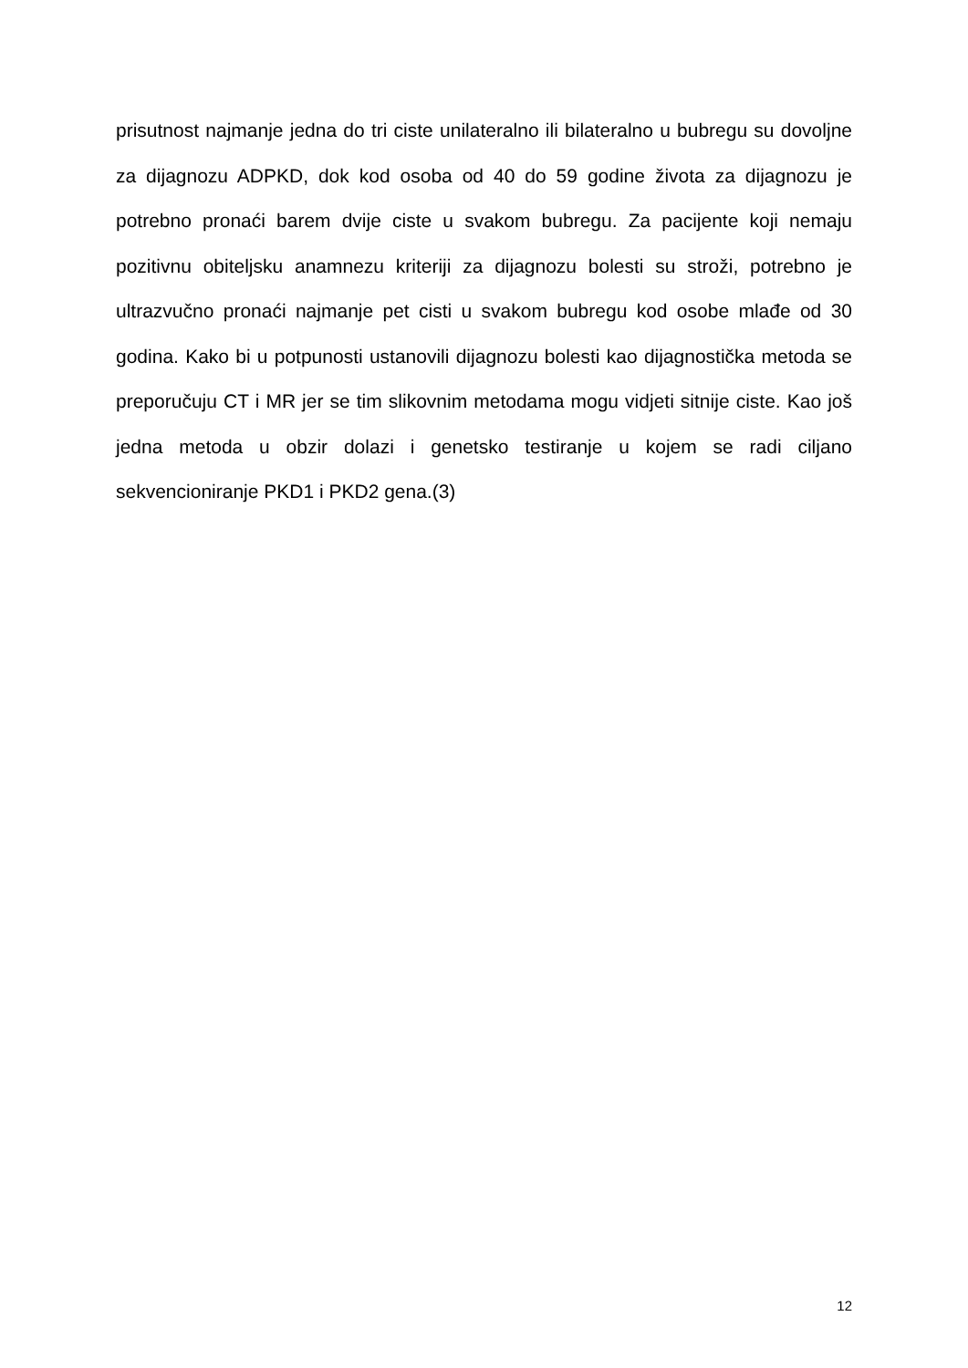prisutnost najmanje jedna do tri ciste unilateralno ili bilateralno u bubregu su dovoljne za dijagnozu ADPKD, dok kod osoba od 40 do 59 godine života za dijagnozu je potrebno pronaći barem dvije ciste u svakom bubregu. Za pacijente koji nemaju pozitivnu obiteljsku anamnezu kriteriji za dijagnozu bolesti su stroži, potrebno je ultrazvučno pronaći najmanje pet cisti u svakom bubregu kod osobe mlađe od 30 godina. Kako bi u potpunosti ustanovili dijagnozu bolesti kao dijagnostička metoda se preporučuju CT i MR jer se tim slikovnim metodama mogu vidjeti sitnije ciste. Kao još jedna metoda u obzir dolazi i genetsko testiranje u kojem se radi ciljano sekvencioniranje PKD1 i PKD2 gena.(3)
12